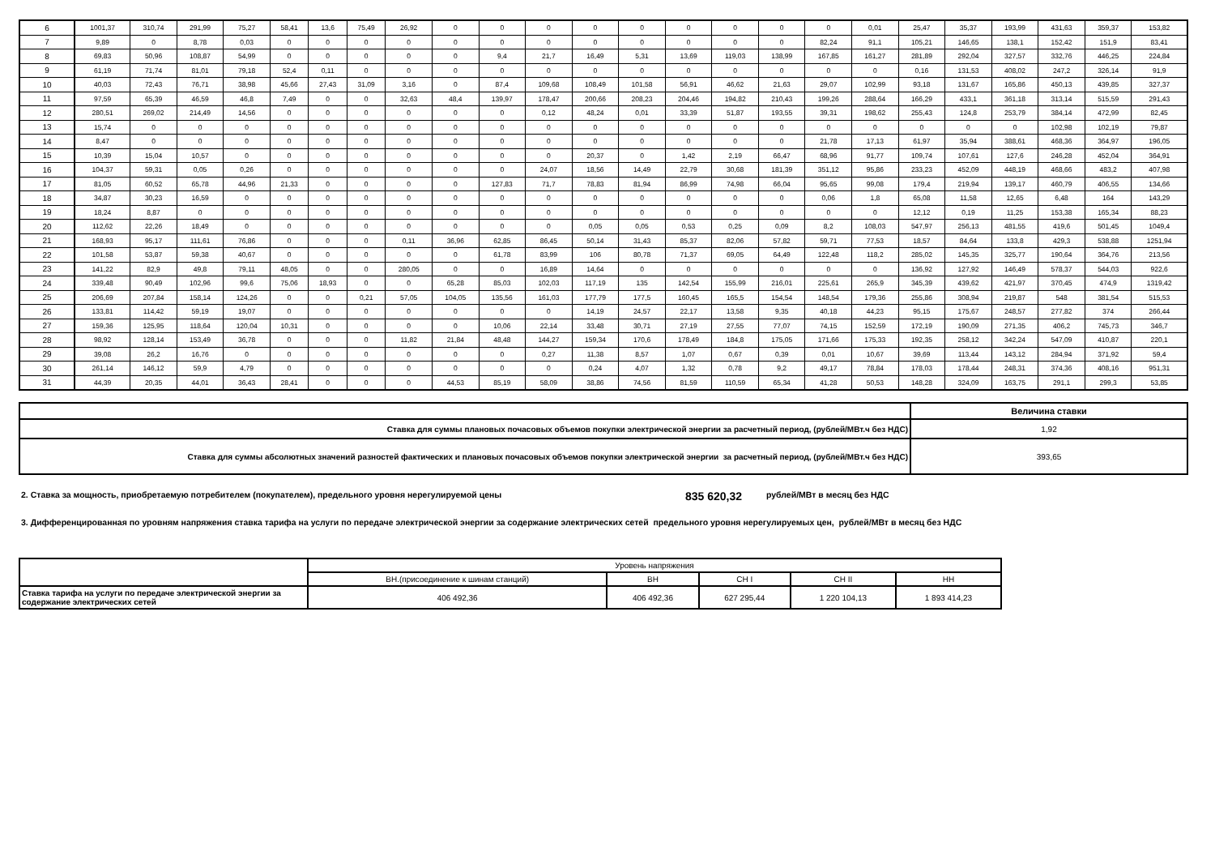| 6 | 1001,37 | 310,74 | 291,99 | 75,27 | 58,41 | 13,6 | 75,49 | 26,92 | 0 | 0 | 0 | 0 | 0 | 0 | 0 | 0 | 0 | 0,01 | 25,47 | 35,37 | 193,99 | 431,63 | 359,37 | 153,82 |
| 7 | 9,89 | 0 | 8,78 | 0,03 | 0 | 0 | 0 | 0 | 0 | 0 | 0 | 0 | 0 | 0 | 0 | 0 | 82,24 | 91,1 | 105,21 | 146,65 | 138,1 | 152,42 | 151,9 | 83,41 |
| 8 | 69,83 | 50,96 | 108,87 | 54,99 | 0 | 0 | 0 | 0 | 0 | 9,4 | 21,7 | 16,49 | 5,31 | 13,69 | 119,03 | 138,99 | 167,85 | 161,27 | 281,89 | 292,04 | 327,57 | 332,76 | 446,25 | 224,84 |
| 9 | 61,19 | 71,74 | 81,01 | 79,18 | 52,4 | 0,11 | 0 | 0 | 0 | 0 | 0 | 0 | 0 | 0 | 0 | 0 | 0 | 0 | 0,16 | 131,53 | 408,02 | 247,2 | 326,14 | 91,9 |
| 10 | 40,03 | 72,43 | 76,71 | 38,98 | 45,66 | 27,43 | 31,09 | 3,16 | 0 | 87,4 | 109,68 | 108,49 | 101,58 | 56,91 | 46,62 | 21,63 | 29,07 | 102,99 | 93,18 | 131,67 | 165,86 | 450,13 | 439,85 | 327,37 |
| 11 | 97,59 | 65,39 | 46,59 | 46,8 | 7,49 | 0 | 0 | 32,63 | 48,4 | 139,97 | 178,47 | 200,66 | 208,23 | 204,46 | 194,82 | 210,43 | 199,26 | 288,64 | 166,29 | 433,1 | 361,18 | 313,14 | 515,59 | 291,43 |
| 12 | 280,51 | 269,02 | 214,49 | 14,56 | 0 | 0 | 0 | 0 | 0 | 0 | 0,12 | 48,24 | 0,01 | 33,39 | 51,87 | 193,55 | 39,31 | 198,62 | 255,43 | 124,8 | 253,79 | 384,14 | 472,99 | 82,45 |
| 13 | 15,74 | 0 | 0 | 0 | 0 | 0 | 0 | 0 | 0 | 0 | 0 | 0 | 0 | 0 | 0 | 0 | 0 | 0 | 0 | 0 | 0 | 102,98 | 102,19 | 79,87 |
| 14 | 8,47 | 0 | 0 | 0 | 0 | 0 | 0 | 0 | 0 | 0 | 0 | 0 | 0 | 0 | 0 | 0 | 21,78 | 17,13 | 61,97 | 35,94 | 388,61 | 468,36 | 364,97 | 196,05 |
| 15 | 10,39 | 15,04 | 10,57 | 0 | 0 | 0 | 0 | 0 | 0 | 0 | 0 | 20,37 | 0 | 1,42 | 2,19 | 66,47 | 68,96 | 91,77 | 109,74 | 107,61 | 127,6 | 246,28 | 452,04 | 364,91 |
| 16 | 104,37 | 59,31 | 0,05 | 0,26 | 0 | 0 | 0 | 0 | 0 | 0 | 24,07 | 18,56 | 14,49 | 22,79 | 30,68 | 181,39 | 351,12 | 95,86 | 233,23 | 452,09 | 448,19 | 468,66 | 483,2 | 407,98 |
| 17 | 81,05 | 60,52 | 65,78 | 44,96 | 21,33 | 0 | 0 | 0 | 0 | 127,83 | 71,7 | 78,83 | 81,94 | 86,99 | 74,98 | 66,04 | 95,65 | 99,08 | 179,4 | 219,94 | 139,17 | 460,79 | 406,55 | 134,66 |
| 18 | 34,87 | 30,23 | 16,59 | 0 | 0 | 0 | 0 | 0 | 0 | 0 | 0 | 0 | 0 | 0 | 0 | 0 | 0,06 | 1,8 | 65,08 | 11,58 | 12,65 | 6,48 | 164 | 143,29 |
| 19 | 18,24 | 8,87 | 0 | 0 | 0 | 0 | 0 | 0 | 0 | 0 | 0 | 0 | 0 | 0 | 0 | 0 | 0 | 0 | 12,12 | 0,19 | 11,25 | 153,38 | 165,34 | 88,23 |
| 20 | 112,62 | 22,26 | 18,49 | 0 | 0 | 0 | 0 | 0 | 0 | 0 | 0 | 0,05 | 0,05 | 0,53 | 0,25 | 0,09 | 8,2 | 108,03 | 547,97 | 256,13 | 481,55 | 419,6 | 501,45 | 1049,4 |
| 21 | 168,93 | 95,17 | 111,61 | 76,86 | 0 | 0 | 0 | 0,11 | 36,96 | 62,85 | 86,45 | 50,14 | 31,43 | 85,37 | 82,06 | 57,82 | 59,71 | 77,53 | 18,57 | 84,64 | 133,8 | 429,3 | 538,88 | 1251,94 |
| 22 | 101,58 | 53,87 | 59,38 | 40,67 | 0 | 0 | 0 | 0 | 0 | 61,78 | 83,99 | 106 | 80,78 | 71,37 | 69,05 | 64,49 | 122,48 | 118,2 | 285,02 | 145,35 | 325,77 | 190,64 | 364,76 | 213,56 |
| 23 | 141,22 | 82,9 | 49,8 | 79,11 | 48,05 | 0 | 0 | 280,05 | 0 | 0 | 16,89 | 14,64 | 0 | 0 | 0 | 0 | 0 | 0 | 136,92 | 127,92 | 146,49 | 578,37 | 544,03 | 922,6 |
| 24 | 339,48 | 90,49 | 102,96 | 99,6 | 75,06 | 18,93 | 0 | 0 | 65,28 | 85,03 | 102,03 | 117,19 | 135 | 142,54 | 155,99 | 216,01 | 225,61 | 265,9 | 345,39 | 439,62 | 421,97 | 370,45 | 474,9 | 1319,42 |
| 25 | 206,69 | 207,84 | 158,14 | 124,26 | 0 | 0 | 0,21 | 57,05 | 104,05 | 135,56 | 161,03 | 177,79 | 177,5 | 160,45 | 165,5 | 154,54 | 148,54 | 179,36 | 255,86 | 308,94 | 219,87 | 548 | 381,54 | 515,53 |
| 26 | 133,81 | 114,42 | 59,19 | 19,07 | 0 | 0 | 0 | 0 | 0 | 0 | 0 | 14,19 | 24,57 | 22,17 | 13,58 | 9,35 | 40,18 | 44,23 | 95,15 | 175,67 | 248,57 | 277,82 | 374 | 266,44 |
| 27 | 159,36 | 125,95 | 118,64 | 120,04 | 10,31 | 0 | 0 | 0 | 0 | 10,06 | 22,14 | 33,48 | 30,71 | 27,19 | 27,55 | 77,07 | 74,15 | 152,59 | 172,19 | 190,09 | 271,35 | 406,2 | 745,73 | 346,7 |
| 28 | 98,92 | 128,14 | 153,49 | 36,78 | 0 | 0 | 0 | 11,82 | 21,84 | 48,48 | 144,27 | 159,34 | 170,6 | 178,49 | 184,8 | 175,05 | 171,66 | 175,33 | 192,35 | 258,12 | 342,24 | 547,09 | 410,87 | 220,1 |
| 29 | 39,08 | 26,2 | 16,76 | 0 | 0 | 0 | 0 | 0 | 0 | 0 | 0,27 | 11,38 | 8,57 | 1,07 | 0,67 | 0,39 | 0,01 | 10,67 | 39,69 | 113,44 | 143,12 | 284,94 | 371,92 | 59,4 |
| 30 | 261,14 | 146,12 | 59,9 | 4,79 | 0 | 0 | 0 | 0 | 0 | 0 | 0 | 0,24 | 4,07 | 1,32 | 0,78 | 9,2 | 49,17 | 78,84 | 178,03 | 178,44 | 248,31 | 374,36 | 408,16 | 951,31 |
| 31 | 44,39 | 20,35 | 44,01 | 36,43 | 28,41 | 0 | 0 | 0 | 44,53 | 85,19 | 58,09 | 38,86 | 74,56 | 81,59 | 110,59 | 65,34 | 41,28 | 50,53 | 148,28 | 324,09 | 163,75 | 291,1 | 299,3 | 53,85 |
| | Величина ставки |
| Ставка для суммы плановых почасовых объемов покупки электрической энергии за расчетный период, (рублей/МВт.ч без НДС) | 1,92 |
| Ставка для суммы абсолютных значений разностей фактических и плановых почасовых объемов покупки электрической энергии за расчетный период, (рублей/МВт.ч без НДС) | 393,65 |
2. Ставка за мощность, приобретаемую потребителем (покупателем), предельного уровня нерегулируемой цены 835 620,32 рублей/МВт в месяц без НДС
3. Дифференцированная по уровням напряжения ставка тарифа на услуги по передаче электрической энергии за содержание электрических сетей предельного уровня нерегулируемых цен, рублей/МВт в месяц без НДС
| | Уровень напряжения | | | | |
| | ВН.(присоединение к шинам станций) | ВН | СН I | СН II | НН |
| Ставка тарифа на услуги по передаче электрической энергии за содержание электрических сетей | 406 492,36 | 406 492,36 | 627 295,44 | 1 220 104,13 | 1 893 414,23 |